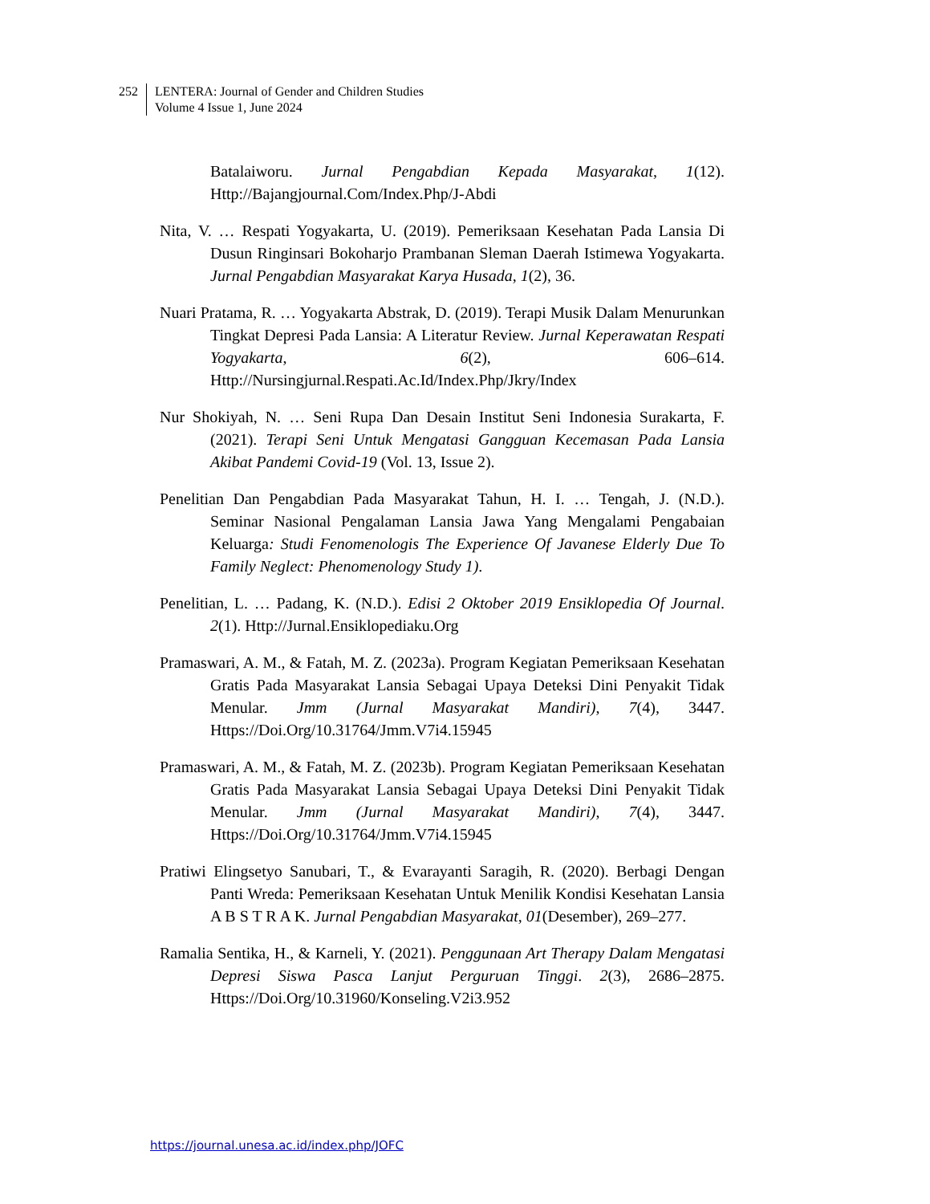252
LENTERA: Journal of Gender and Children Studies
Volume 4 Issue 1, June 2024
Batalaiworu. Jurnal Pengabdian Kepada Masyarakat, 1(12). Http://Bajangjournal.Com/Index.Php/J-Abdi
Nita, V. … Respati Yogyakarta, U. (2019). Pemeriksaan Kesehatan Pada Lansia Di Dusun Ringinsari Bokoharjo Prambanan Sleman Daerah Istimewa Yogyakarta. Jurnal Pengabdian Masyarakat Karya Husada, 1(2), 36.
Nuari Pratama, R. … Yogyakarta Abstrak, D. (2019). Terapi Musik Dalam Menurunkan Tingkat Depresi Pada Lansia: A Literatur Review. Jurnal Keperawatan Respati Yogyakarta, 6(2), 606–614. Http://Nursingjurnal.Respati.Ac.Id/Index.Php/Jkry/Index
Nur Shokiyah, N. … Seni Rupa Dan Desain Institut Seni Indonesia Surakarta, F. (2021). Terapi Seni Untuk Mengatasi Gangguan Kecemasan Pada Lansia Akibat Pandemi Covid-19 (Vol. 13, Issue 2).
Penelitian Dan Pengabdian Pada Masyarakat Tahun, H. I. … Tengah, J. (N.D.). Seminar Nasional Pengalaman Lansia Jawa Yang Mengalami Pengabaian Keluarga: Studi Fenomenologis The Experience Of Javanese Elderly Due To Family Neglect: Phenomenology Study 1).
Penelitian, L. … Padang, K. (N.D.). Edisi 2 Oktober 2019 Ensiklopedia Of Journal. 2(1). Http://Jurnal.Ensiklopediaku.Org
Pramaswari, A. M., & Fatah, M. Z. (2023a). Program Kegiatan Pemeriksaan Kesehatan Gratis Pada Masyarakat Lansia Sebagai Upaya Deteksi Dini Penyakit Tidak Menular. Jmm (Jurnal Masyarakat Mandiri), 7(4), 3447. Https://Doi.Org/10.31764/Jmm.V7i4.15945
Pramaswari, A. M., & Fatah, M. Z. (2023b). Program Kegiatan Pemeriksaan Kesehatan Gratis Pada Masyarakat Lansia Sebagai Upaya Deteksi Dini Penyakit Tidak Menular. Jmm (Jurnal Masyarakat Mandiri), 7(4), 3447. Https://Doi.Org/10.31764/Jmm.V7i4.15945
Pratiwi Elingsetyo Sanubari, T., & Evarayanti Saragih, R. (2020). Berbagi Dengan Panti Wreda: Pemeriksaan Kesehatan Untuk Menilik Kondisi Kesehatan Lansia A B S T R A K. Jurnal Pengabdian Masyarakat, 01(Desember), 269–277.
Ramalia Sentika, H., & Karneli, Y. (2021). Penggunaan Art Therapy Dalam Mengatasi Depresi Siswa Pasca Lanjut Perguruan Tinggi. 2(3), 2686–2875. Https://Doi.Org/10.31960/Konseling.V2i3.952
https://journal.unesa.ac.id/index.php/JOFC